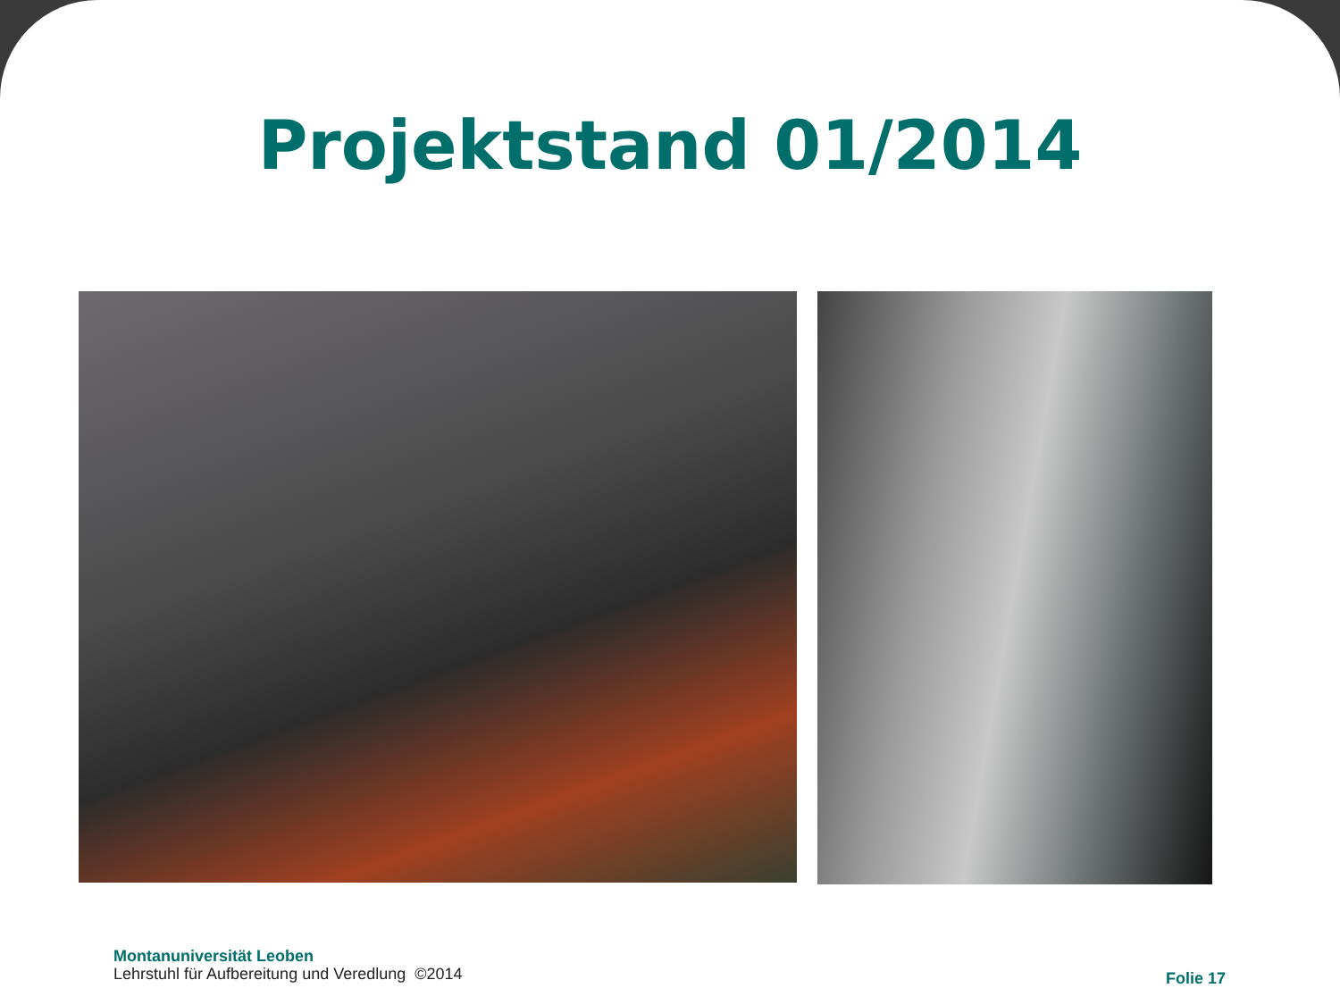Projektstand 01/2014
Montanuniversität Leoben
Lehrstuhl für Aufbereitung und Veredlung ©2014
Folie 17